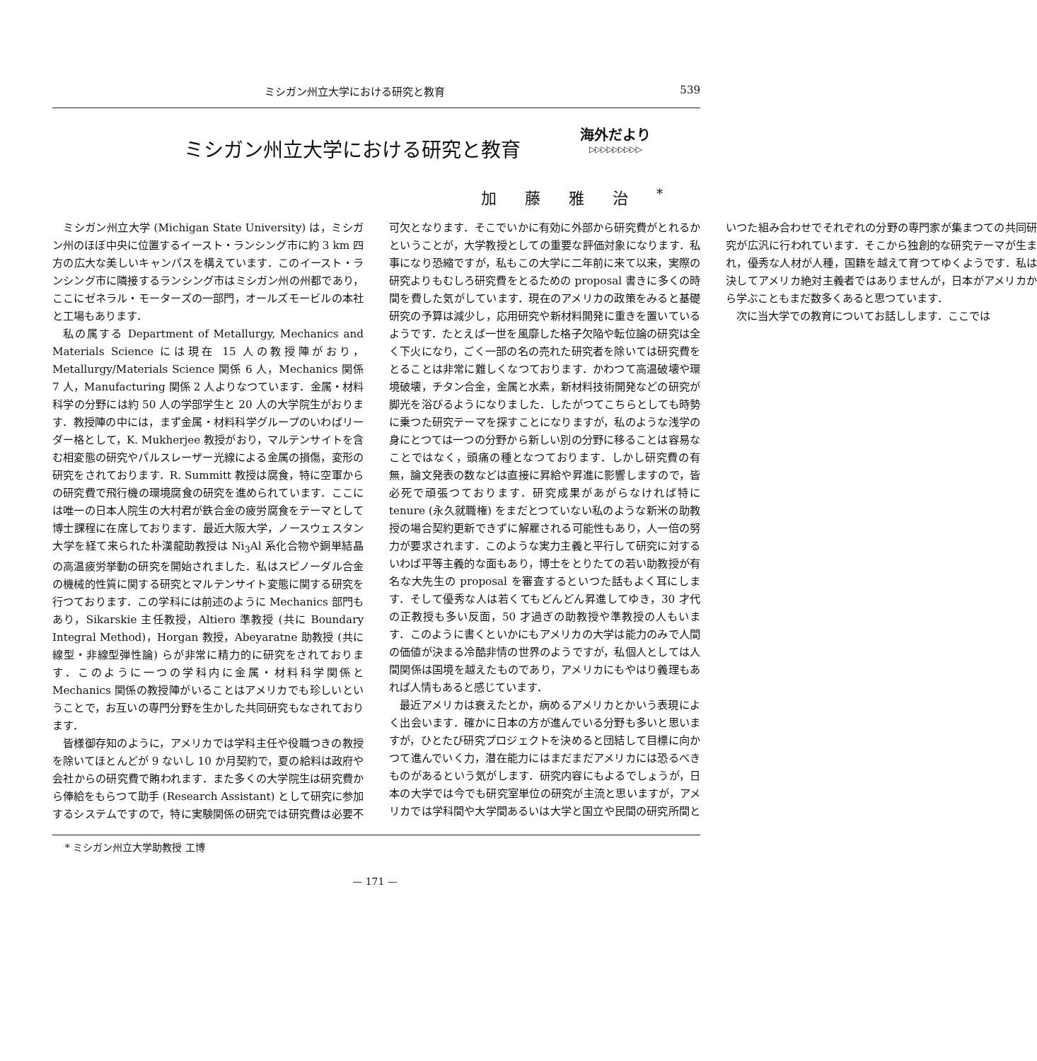ミシガン州立大学における研究と教育 539
ミシガン州立大学における研究と教育
海外だより
▷▷▷▷▷▷▷▷▷
加藤雅治<sup>*</sup>
ミシガン州立大学 (Michigan State University) は，ミシガン州のほぼ中央に位置するイースト・ランシング市に約 3 km 四方の広大な美しいキャンパスを構えています．このイースト・ランシング市に隣接するランシング市はミシガン州の州都であり，ここにゼネラル・モーターズの一部門，オールズモービルの本社と工場もあります．
私の属する Department of Metallurgy, Mechanics and Materials Science には現在 15 人の教授陣がおり，Metallurgy/Materials Science 関係 6 人，Mechanics 関係 7 人，Manufacturing 関係 2 人よりなつています．金属・材料科学の分野には約 50 人の学部学生と 20 人の大学院生がおります．教授陣の中には，まず金属・材料科学グループのいわばリーダー格として，K. Mukherjee 教授がおり，マルテンサイトを含む相変態の研究やパルスレーザー光線による金属の損傷，変形の研究をされております．R. Summitt 教授は腐食，特に空軍からの研究費で飛行機の環境腐食の研究を進められています．ここには唯一の日本人院生の大村君が鉄合金の疲労腐食をテーマとして博士課程に在席しております．最近大阪大学，ノースウェスタン大学を経て来られた朴漢龍助教授は Ni<sub>3</sub>Al 系化合物や銅単結晶の高温疲労挙動の研究を開始されました．私はスピノーダル合金の機械的性質に関する研究とマルテンサイト変態に関する研究を行つております．この学科には前述のように Mechanics 部門もあり，Sikarskie 主任教授，Altiero 準教授 (共に Boundary Integral Method)，Horgan 教授，Abeyaratne 助教授 (共に線型・非線型弾性論) らが非常に精力的に研究をされております．このように一つの学科内に金属・材料科学関係と Mechanics 関係の教授陣がいることはアメリカでも珍しいということで，お互いの専門分野を生かした共同研究もなされております．
皆様御存知のように，アメリカでは学科主任や役職つきの教授を除いてほとんどが 9 ないし 10 か月契約で，夏の給料は政府や会社からの研究費で賄われます．また多くの大学院生は研究費から俸給をもらつて助手 (Research Assistant) として研究に参加するシステムですので，特に実験関係の研究では研究費は必要不可欠となります．そこでいかに有効に外部から研究費がとれるかということが，大学教授としての重要な評価対象になります．私事になり恐縮ですが，私もこの大学に二年前に来て以来，実際の研究よりもむしろ研究費をとるための proposal 書きに多くの時間を費した気がしています．現在のアメリカの政策をみると基礎研究の予算は減少し，応用研究や新材料開発に重きを置いているようです．たとえば一世を風靡した格子欠陥や転位論の研究は全く下火になり，ごく一部の名の売れた研究者を除いては研究費をとることは非常に難しくなつております．かわつて高温破壊や環境破壊，チタン合金，金属と水素，新材料技術開発などの研究が脚光を浴びるようになりました．したがつてこちらとしても時勢に乗つた研究テーマを探すことになりますが，私のような浅学の身にとつては一つの分野から新しい別の分野に移ることは容易なことではなく，頭痛の種となつております．しかし研究費の有無，論文発表の数などは直接に昇給や昇進に影響しますので，皆必死で頑張つております．研究成果があがらなければ特に tenure (永久就職権) をまだとつていない私のような新米の助教授の場合契約更新できずに解雇される可能性もあり，人一倍の努力が要求されます．このような実力主義と平行して研究に対するいわば平等主義的な面もあり，博士をとりたての若い助教授が有名な大先生の proposal を審査するといつた話もよく耳にします．そして優秀な人は若くてもどんどん昇進してゆき，30 才代の正教授も多い反面，50 才過ぎの助教授や準教授の人もいます．このように書くといかにもアメリカの大学は能力のみで人間の価値が決まる冷酷非情の世界のようですが，私個人としては人間関係は国境を越えたものであり，アメリカにもやはり義理もあれば人情もあると感じています．
最近アメリカは衰えたとか，病めるアメリカとかいう表現によく出会います．確かに日本の方が進んでいる分野も多いと思いますが，ひとたび研究プロジェクトを決めると団結して目標に向かつて進んでいく力，潜在能力にはまだまだアメリカには恐るべきものがあるという気がします．研究内容にもよるでしょうが，日本の大学では今でも研究室単位の研究が主流と思いますが，アメリカでは学科間や大学間あるいは大学と国立や民間の研究所間といつた組み合わせでそれぞれの分野の専門家が集まつての共同研究が広汎に行われています．そこから独創的な研究テーマが生まれ，優秀な人材が人種，国籍を越えて育つてゆくようです．私は決してアメリカ絶対主義者ではありませんが，日本がアメリカから学ぶこともまだ数多くあると思つています．
次に当大学での教育についてお話しします．ここでは
* ミシガン州立大学助教授 工博
— 171 —